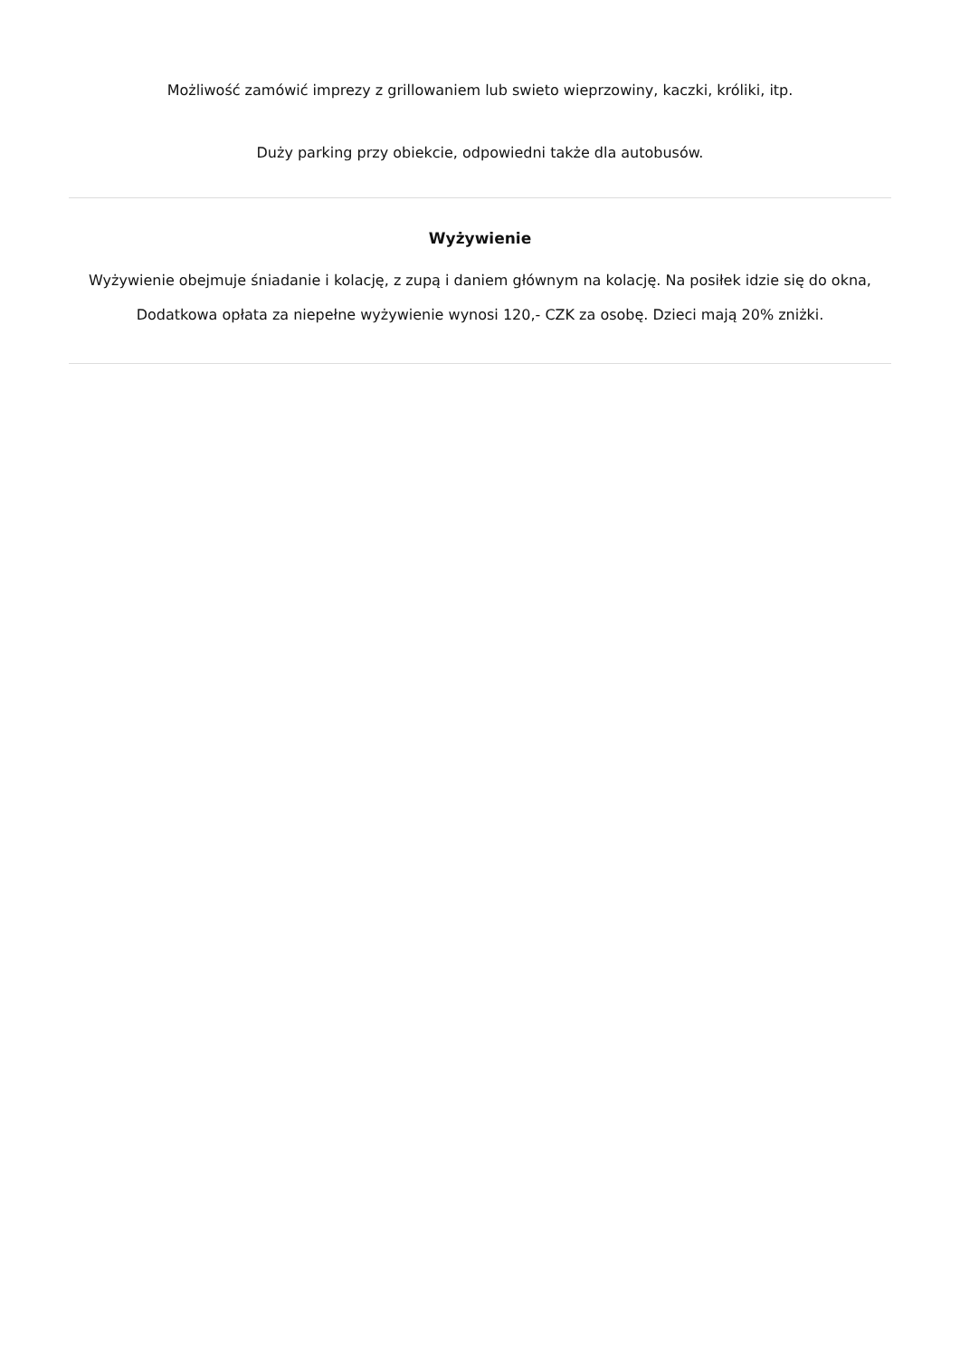Możliwość zamówić imprezy z grillowaniem lub swieto wieprzowiny, kaczki, króliki, itp.
Duży parking przy obiekcie, odpowiedni także dla autobusów.
Wyżywienie
Wyżywienie obejmuje śniadanie i kolację, z zupą i daniem głównym na kolację. Na posiłek idzie się do okna, Dodatkowa opłata za niepełne wyżywienie wynosi 120,- CZK za osobę. Dzieci mają 20% zniżki.